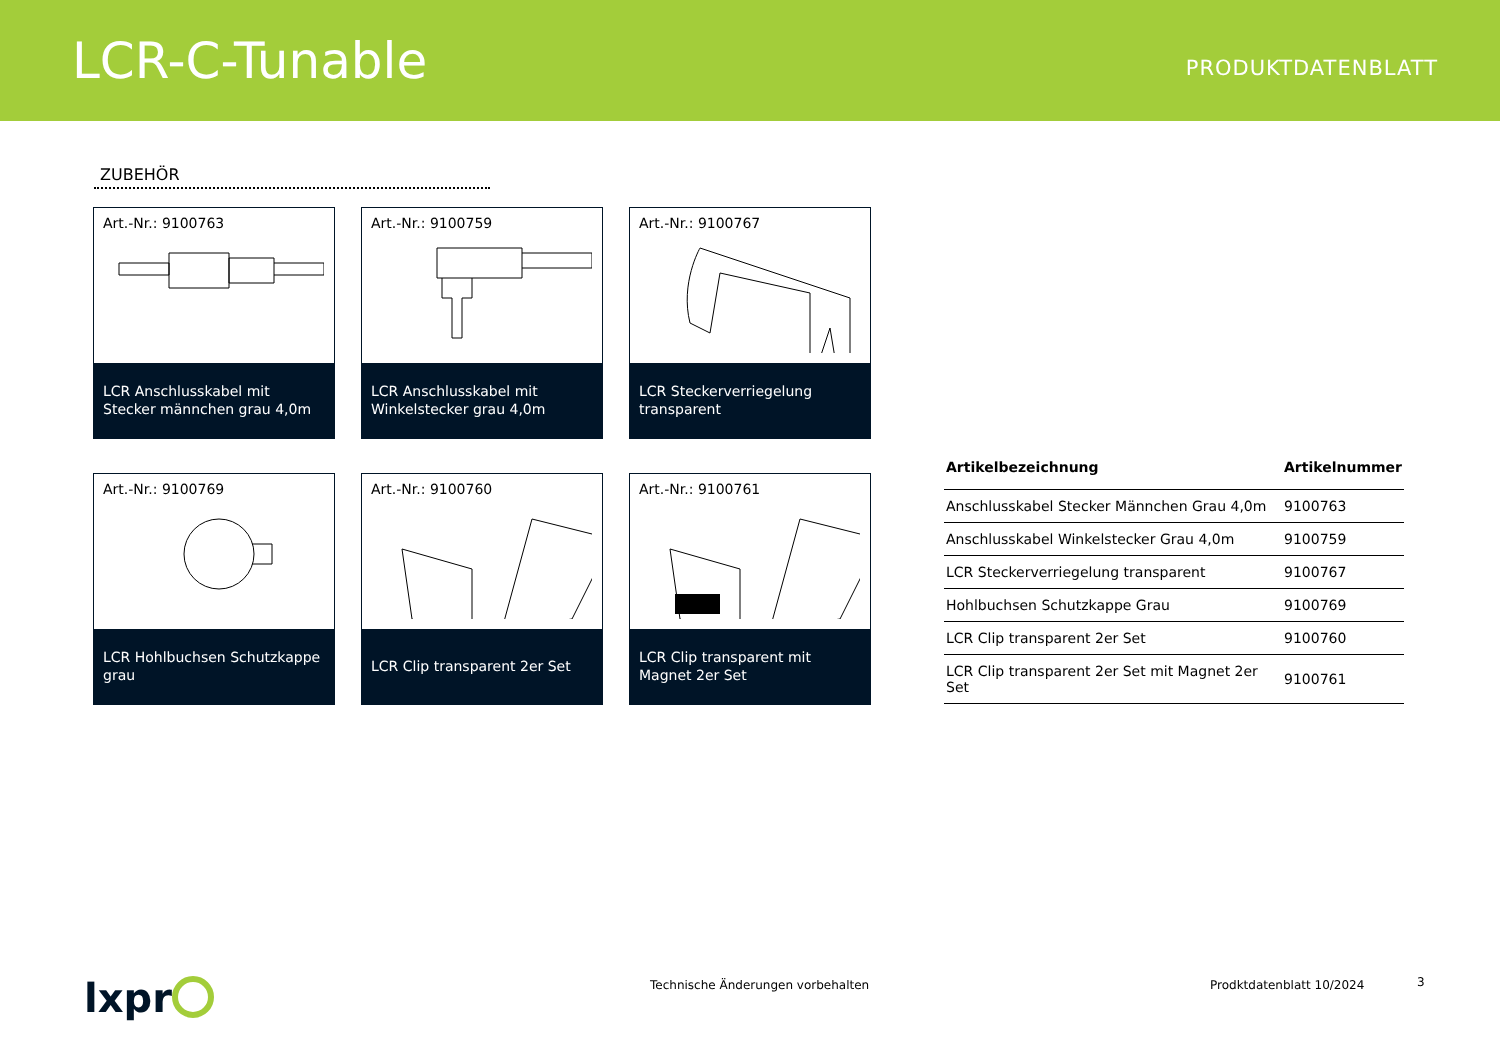LCR-C-Tunable
PRODUKTDATENBLATT
ZUBEHÖR
Art.-Nr.: 9100763
LCR Anschlusskabel mit Stecker männchen grau 4,0m
Art.-Nr.: 9100759
LCR Anschlusskabel mit Winkelstecker grau 4,0m
Art.-Nr.: 9100767
LCR Steckerverriegelung transparent
Art.-Nr.: 9100769
LCR Hohlbuchsen Schutzkappe grau
Art.-Nr.: 9100760
LCR Clip transparent 2er Set
Art.-Nr.: 9100761
LCR Clip transparent mit Magnet 2er Set
| Artikelbezeichnung | Artikelnummer |
| --- | --- |
| Anschlusskabel Stecker Männchen Grau 4,0m | 9100763 |
| Anschlusskabel Winkelstecker Grau 4,0m | 9100759 |
| LCR Steckerverriegelung transparent | 9100767 |
| Hohlbuchsen Schutzkappe Grau | 9100769 |
| LCR Clip transparent 2er Set | 9100760 |
| LCR Clip transparent 2er Set mit Magnet 2er Set | 9100761 |
lxpr
Technische Änderungen vorbehalten
Prodktdatenblatt 10/2024 3